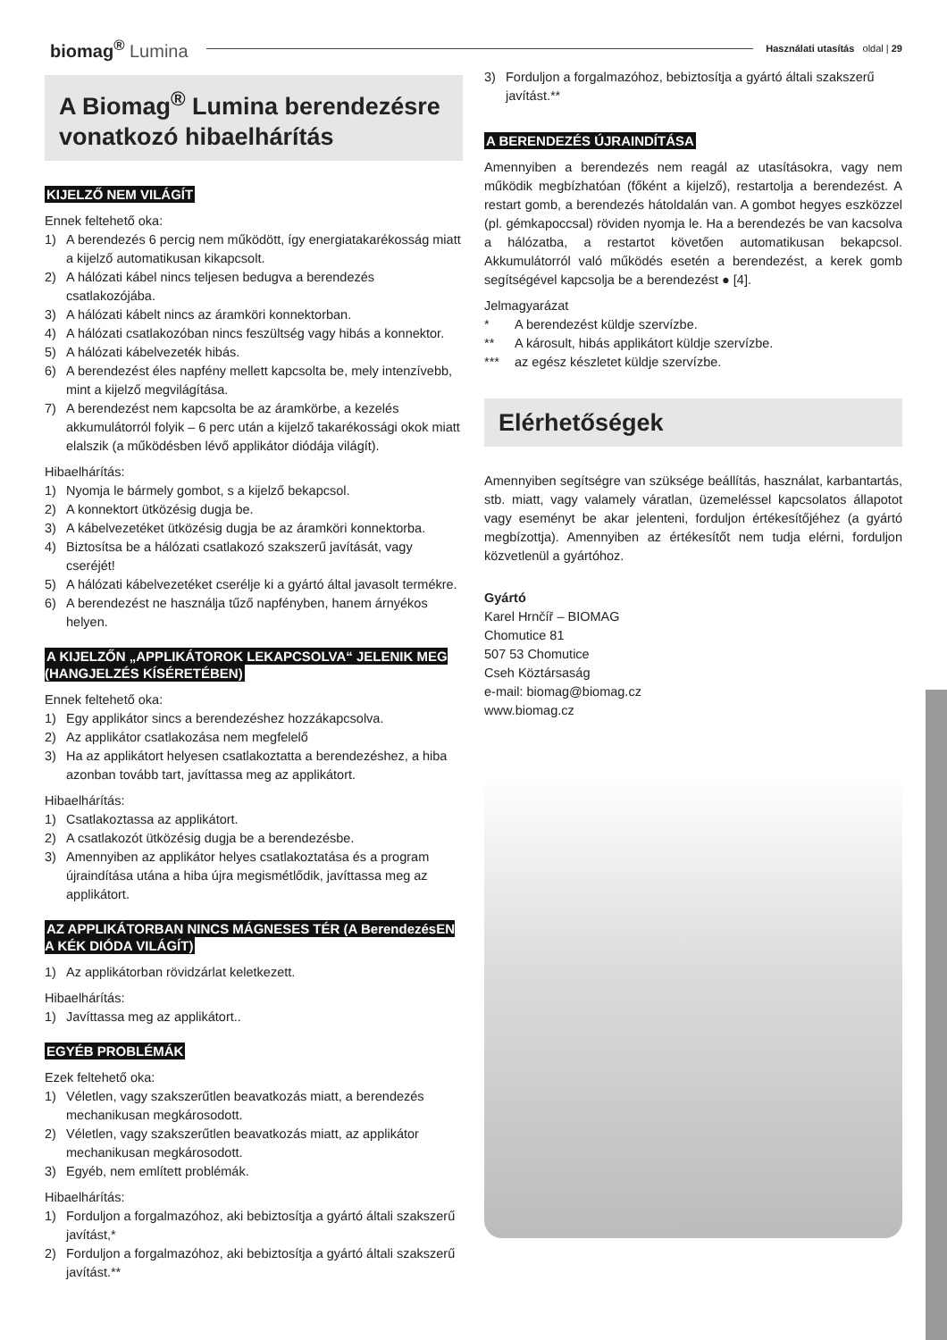biomag<sup>®</sup> Lumina
Használati utasítás oldal | 29
A Biomag<sup>®</sup> Lumina berendezésre vonatkozó hibaelhárítás
KIJELZŐ NEM VILÁGÍT
Ennek feltehető oka:
1) A berendezés 6 percig nem működött, így energiatakarékosság miatt a kijelző automatikusan kikapcsolt.
2) A hálózati kábel nincs teljesen bedugva a berendezés csatlakozójába.
3) A hálózati kábelt nincs az áramköri konnektorban.
4) A hálózati csatlakozóban nincs feszültség vagy hibás a konnektor.
5) A hálózati kábelvezeték hibás.
6) A berendezést éles napfény mellett kapcsolta be, mely intenzívebb, mint a kijelző megvilágítása.
7) A berendezést nem kapcsolta be az áramkörbe, a kezelés akkumulátorról folyik – 6 perc után a kijelző takarékossági okok miatt elalszik (a működésben lévő applikátor diódája világít).
Hibaelhárítás:
1) Nyomja le bármely gombot, s a kijelző bekapcsol.
2) A konnektort ütközésig dugja be.
3) A kábelvezetéket ütközésig dugja be az áramköri konnektorba.
4) Biztosítsa be a hálózati csatlakozó szakszerű javítását, vagy cseréjét!
5) A hálózati kábelvezetéket cserélje ki a gyártó által javasolt termékre.
6) A berendezést ne használja tűző napfényben, hanem árnyékos helyen.
A KIJELZŐN „APPLIKÁTOROK LEKAPCSOLVA“ JELENIK MEG (HANGJELZÉS KÍSÉRETÉBEN)
Ennek feltehető oka:
1) Egy applikátor sincs a berendezéshez hozzákapcsolva.
2) Az applikátor csatlakozása nem megfelelő
3) Ha az applikátort helyesen csatlakoztatta a berendezéshez, a hiba azonban tovább tart, javíttassa meg az applikátort.
Hibaelhárítás:
1) Csatlakoztassa az applikátort.
2) A csatlakozót ütközésig dugja be a berendezésbe.
3) Amennyiben az applikátor helyes csatlakoztatása és a program újraindítása utána a hiba újra megismétlődik, javíttassa meg az applikátort.
AZ APPLIKÁTORBAN NINCS MÁGNESES TÉR (A BerendezésEN A KÉK DIÓDA VILÁGÍT)
1) Az applikátorban rövidzárlat keletkezett.
Hibaelhárítás:
1) Javíttassa meg az applikátort..
EGYÉB PROBLÉMÁK
Ezek feltehető oka:
1) Véletlen, vagy szakszerűtlen beavatkozás miatt, a berendezés mechanikusan megkárosodott.
2) Véletlen, vagy szakszerűtlen beavatkozás miatt, az applikátor mechanikusan megkárosodott.
3) Egyéb, nem említett problémák.
Hibaelhárítás:
1) Forduljon a forgalmazóhoz, aki bebiztosítja a gyártó általi szakszerű javítást,*
2) Forduljon a forgalmazóhoz, aki bebiztosítja a gyártó általi szakszerű javítást.**
3) Forduljon a forgalmazóhoz, bebiztosítja a gyártó általi szakszerű javítást.**
A BERENDEZÉS ÚJRAINDÍTÁSA
Amennyiben a berendezés nem reagál az utasításokra, vagy nem működik megbízhatóan (főként a kijelző), restartolja a berendezést. A restart gomb, a berendezés hátoldalán van. A gombot hegyes eszközzel (pl. gémkapoccsal) röviden nyomja le. Ha a berendezés be van kacsolva a hálózatba, a restartot követően automatikusan bekapcsol. Akkumulátorról való működés esetén a berendezést, a kerek gomb segítségével kapcsolja be a berendezést ● [4].
Jelmagyarázat
* A berendezést küldje szervízbe.
** A károsult, hibás applikátort küldje szervízbe.
*** az egész készletet küldje szervízbe.
Elérhetőségek
Amennyiben segítségre van szüksége beállítás, használat, karbantartás, stb. miatt, vagy valamely váratlan, üzemeléssel kapcsolatos állapotot vagy eseményt be akar jelenteni, forduljon értékesítőjéhez (a gyártó megbízottja). Amennyiben az értékesítőt nem tudja elérni, forduljon közvetlenül a gyártóhoz.
Gyártó
Karel Hrnčíř – BIOMAG
Chomutice 81
507 53 Chomutice
Cseh Köztársaság
e-mail: biomag@biomag.cz
www.biomag.cz